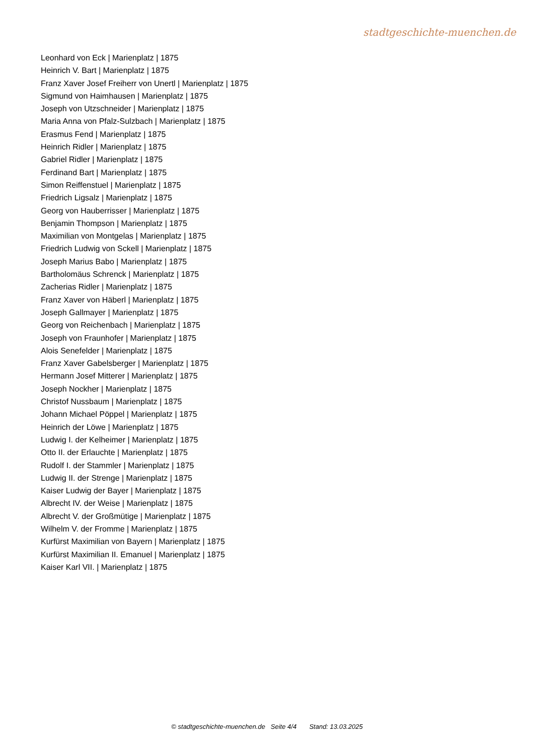stadtgeschichte-muenchen.de
Leonhard von Eck | Marienplatz | 1875
Heinrich V. Bart | Marienplatz | 1875
Franz Xaver Josef Freiherr von Unertl | Marienplatz | 1875
Sigmund von Haimhausen | Marienplatz | 1875
Joseph von Utzschneider | Marienplatz | 1875
Maria Anna von Pfalz-Sulzbach | Marienplatz | 1875
Erasmus Fend | Marienplatz | 1875
Heinrich Ridler | Marienplatz | 1875
Gabriel Ridler | Marienplatz | 1875
Ferdinand Bart | Marienplatz | 1875
Simon Reiffenstuel | Marienplatz | 1875
Friedrich Ligsalz | Marienplatz | 1875
Georg von Hauberrisser | Marienplatz | 1875
Benjamin Thompson | Marienplatz | 1875
Maximilian von Montgelas | Marienplatz | 1875
Friedrich Ludwig von Sckell | Marienplatz | 1875
Joseph Marius Babo | Marienplatz | 1875
Bartholomäus Schrenck | Marienplatz | 1875
Zacherias Ridler | Marienplatz | 1875
Franz Xaver von Häberl | Marienplatz | 1875
Joseph Gallmayer | Marienplatz | 1875
Georg von Reichenbach | Marienplatz | 1875
Joseph von Fraunhofer | Marienplatz | 1875
Alois Senefelder | Marienplatz | 1875
Franz Xaver Gabelsberger | Marienplatz | 1875
Hermann Josef Mitterer | Marienplatz | 1875
Joseph Nockher | Marienplatz | 1875
Christof Nussbaum | Marienplatz | 1875
Johann Michael Pöppel | Marienplatz | 1875
Heinrich der Löwe | Marienplatz | 1875
Ludwig I. der Kelheimer | Marienplatz | 1875
Otto II. der Erlauchte | Marienplatz | 1875
Rudolf I. der Stammler | Marienplatz | 1875
Ludwig II. der Strenge | Marienplatz | 1875
Kaiser Ludwig der Bayer | Marienplatz | 1875
Albrecht IV. der Weise | Marienplatz | 1875
Albrecht V. der Großmütige | Marienplatz | 1875
Wilhelm V. der Fromme | Marienplatz | 1875
Kurfürst Maximilian von Bayern | Marienplatz | 1875
Kurfürst Maximilian II. Emanuel | Marienplatz | 1875
Kaiser Karl VII. | Marienplatz | 1875
© stadtgeschichte-muenchen.de Seite 4/4 Stand: 13.03.2025